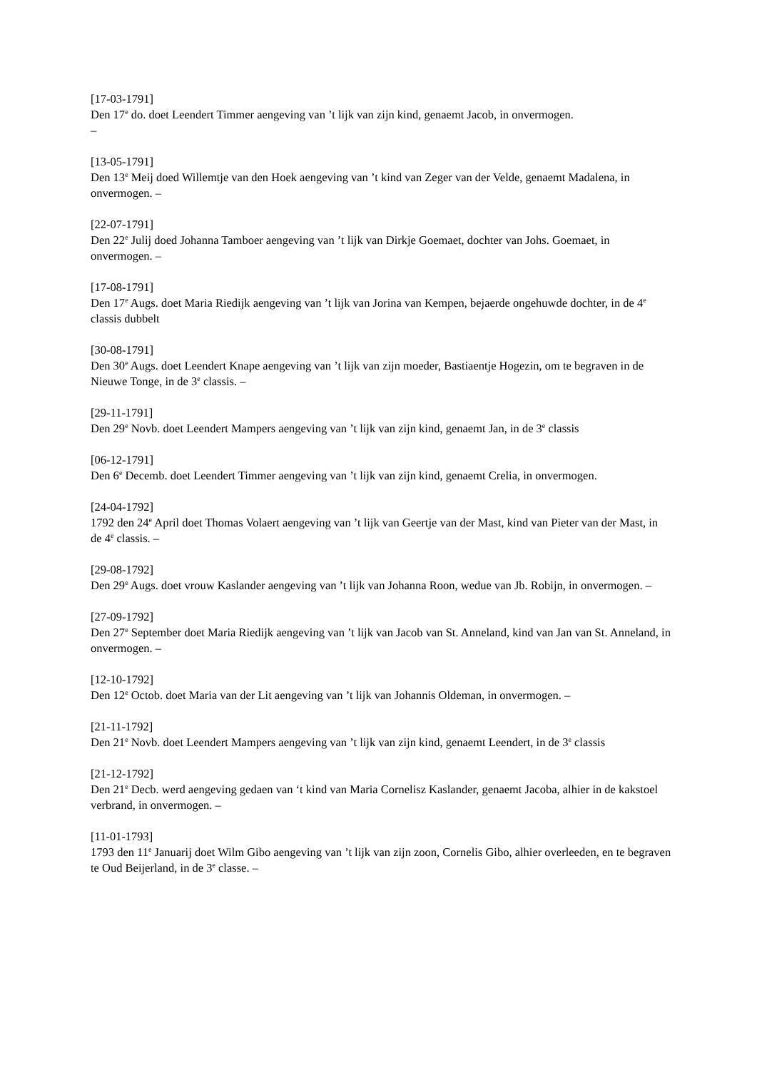[17-03-1791]
Den 17<sup>e</sup> do. doet Leendert Timmer aengeving van ’t lijk van zijn kind, genaemt Jacob, in onvermogen.
–
[13-05-1791]
Den 13<sup>e</sup> Meij doed Willemtje van den Hoek aengeving van ’t kind van Zeger van der Velde, genaemt Madalena, in onvermogen. –
[22-07-1791]
Den 22<sup>e</sup> Julij doed Johanna Tamboer aengeving van ’t lijk van Dirkje Goemaet, dochter van Johs. Goemaet, in onvermogen. –
[17-08-1791]
Den 17<sup>e</sup> Augs. doet Maria Riedijk aengeving van ’t lijk van Jorina van Kempen, bejaerde ongehuwde dochter, in de 4<sup>e</sup> classis dubbelt
[30-08-1791]
Den 30<sup>e</sup> Augs. doet Leendert Knape aengeving van ’t lijk van zijn moeder, Bastiaentje Hogezin, om te begraven in de Nieuwe Tonge, in de 3<sup>e</sup> classis. –
[29-11-1791]
Den 29<sup>e</sup> Novb. doet Leendert Mampers aengeving van ’t lijk van zijn kind, genaemt Jan, in de 3<sup>e</sup> classis
[06-12-1791]
Den 6<sup>e</sup> Decemb. doet Leendert Timmer aengeving van ’t lijk van zijn kind, genaemt Crelia, in onvermogen.
[24-04-1792]
1792 den 24<sup>e</sup> April doet Thomas Volaert aengeving van ’t lijk van Geertje van der Mast, kind van Pieter van der Mast, in de 4<sup>e</sup> classis. –
[29-08-1792]
Den 29<sup>e</sup> Augs. doet vrouw Kaslander aengeving van ’t lijk van Johanna Roon, wedue van Jb. Robijn, in onvermogen. –
[27-09-1792]
Den 27<sup>e</sup> September doet Maria Riedijk aengeving van ’t lijk van Jacob van St. Anneland, kind van Jan van St. Anneland, in onvermogen. –
[12-10-1792]
Den 12<sup>e</sup> Octob. doet Maria van der Lit aengeving van ’t lijk van Johannis Oldeman, in onvermogen. –
[21-11-1792]
Den 21<sup>e</sup> Novb. doet Leendert Mampers aengeving van ’t lijk van zijn kind, genaemt Leendert, in de 3<sup>e</sup> classis
[21-12-1792]
Den 21<sup>e</sup> Decb. werd aengeving gedaen van ‘t kind van Maria Cornelisz Kaslander, genaemt Jacoba, alhier in de kakstoel verbrand, in onvermogen. –
[11-01-1793]
1793 den 11<sup>e</sup> Januarij doet Wilm Gibo aengeving van ’t lijk van zijn zoon, Cornelis Gibo, alhier overleeden, en te begraven te Oud Beijerland, in de 3<sup>e</sup> classe. –